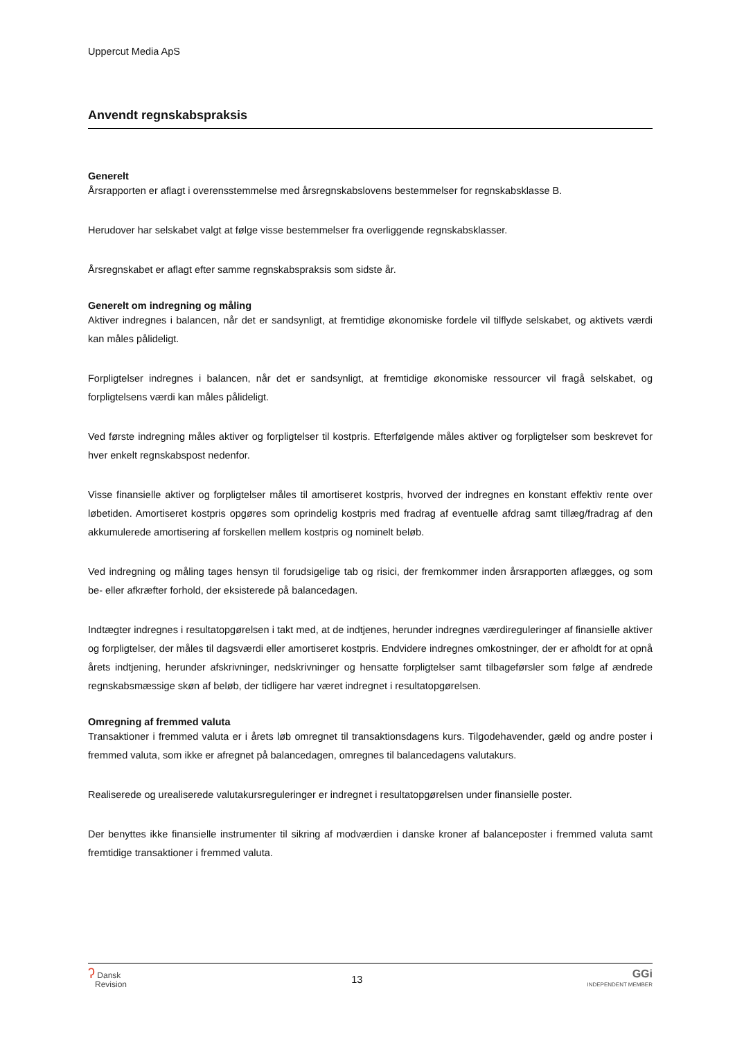Uppercut Media ApS
Anvendt regnskabspraksis
Generelt
Årsrapporten er aflagt i overensstemmelse med årsregnskabslovens bestemmelser for regnskabsklasse B.
Herudover har selskabet valgt at følge visse bestemmelser fra overliggende regnskabsklasser.
Årsregnskabet er aflagt efter samme regnskabspraksis som sidste år.
Generelt om indregning og måling
Aktiver indregnes i balancen, når det er sandsynligt, at fremtidige økonomiske fordele vil tilflyde selskabet, og aktivets værdi kan måles pålideligt.
Forpligtelser indregnes i balancen, når det er sandsynligt, at fremtidige økonomiske ressourcer vil fragå selskabet, og forpligtelsens værdi kan måles pålideligt.
Ved første indregning måles aktiver og forpligtelser til kostpris. Efterfølgende måles aktiver og forpligtelser som beskrevet for hver enkelt regnskabspost nedenfor.
Visse finansielle aktiver og forpligtelser måles til amortiseret kostpris, hvorved der indregnes en konstant effektiv rente over løbetiden. Amortiseret kostpris opgøres som oprindelig kostpris med fradrag af eventuelle afdrag samt tillæg/fradrag af den akkumulerede amortisering af forskellen mellem kostpris og nominelt beløb.
Ved indregning og måling tages hensyn til forudsigelige tab og risici, der fremkommer inden årsrapporten aflægges, og som be- eller afkræfter forhold, der eksisterede på balancedagen.
Indtægter indregnes i resultatopgørelsen i takt med, at de indtjenes, herunder indregnes værdireguleringer af finansielle aktiver og forpligtelser, der måles til dagsværdi eller amortiseret kostpris. Endvidere indregnes omkostninger, der er afholdt for at opnå årets indtjening, herunder afskrivninger, nedskrivninger og hensatte forpligtelser samt tilbageførsler som følge af ændrede regnskabsmæssige skøn af beløb, der tidligere har været indregnet i resultatopgørelsen.
Omregning af fremmed valuta
Transaktioner i fremmed valuta er i årets løb omregnet til transaktionsdagens kurs. Tilgodehavender, gæld og andre poster i fremmed valuta, som ikke er afregnet på balancedagen, omregnes til balancedagens valutakurs.
Realiserede og urealiserede valutakursreguleringer er indregnet i resultatopgørelsen under finansielle poster.
Der benyttes ikke finansielle instrumenter til sikring af modværdien i danske kroner af balanceposter i fremmed valuta samt fremtidige transaktioner i fremmed valuta.
ʔ Dansk
Revision
13
GGi
INDEPENDENT MEMBER